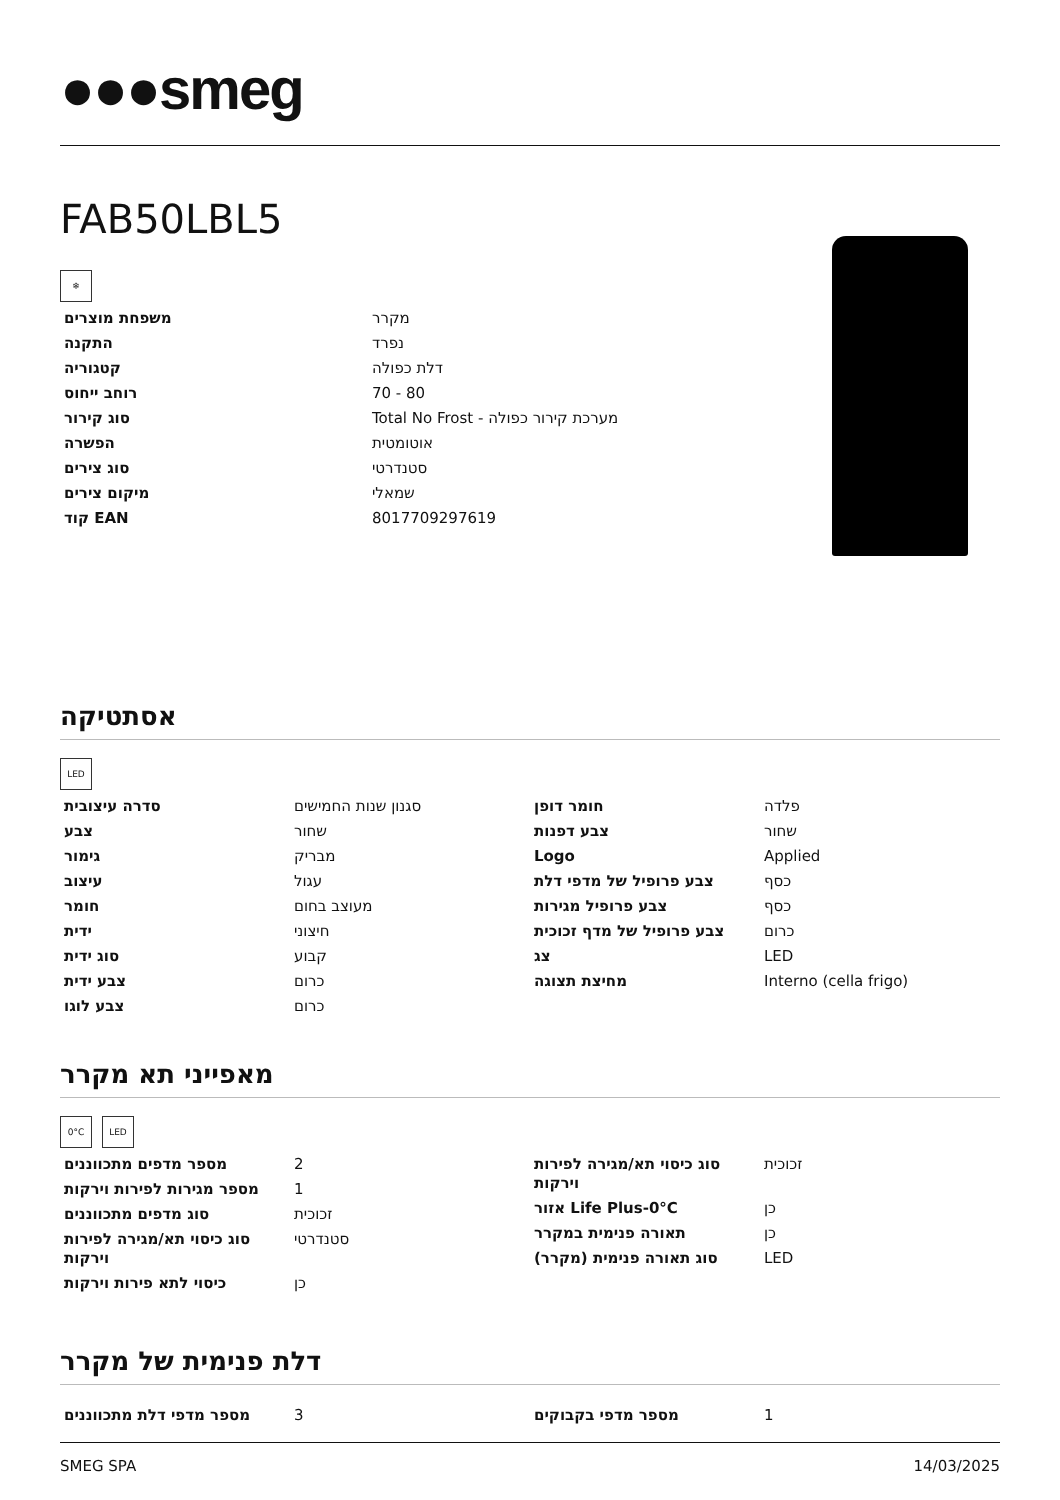●●●smeg
FAB50LBL5
❄
| משפחת מוצרים | מקרר |
| התקנה | נפרד |
| קטגוריה | דלת כפולה |
| רוחב ייחוס | 70 - 80 |
| סוג קירור | Total No Frost - מערכת קירור כפולה |
| הפשרה | אוטומטית |
| סוג צירים | סטנדרטי |
| מיקום צירים | שמאלי |
| קוד EAN | 8017709297619 |
אסתטיקה
LED
| סדרה עיצובית | סגנון שנות החמישים |
| צבע | שחור |
| גימור | מבריק |
| עיצוב | עגול |
| חומר | מעוצב בחום |
| ידית | חיצוני |
| סוג ידית | קבוע |
| צבע ידית | כרום |
| צבע לוגו | כרום |
| חומר דופן | פלדה |
| צבע דפנות | שחור |
| Logo | Applied |
| צבע פרופיל של מדפי דלת | כסף |
| צבע פרופיל מגירות | כסף |
| צבע פרופיל של מדף זכוכית | כרום |
| צג | LED |
| מחיצת תצוגה | Interno (cella frigo) |
מאפייני תא מקרר
0°C LED
| מספר מדפים מתכווננים | 2 |
| מספר מגירות לפירות וירקות | 1 |
| סוג מדפים מתכווננים | זכוכית |
| סוג כיסוי תא/מגירה לפירות וירקות | סטנדרטי |
| כיסוי לתא פירות וירקות | כן |
| סוג כיסוי תא/מגירה לפירות וירקות | זכוכית |
| אזור Life Plus-0°C | כן |
| תאורה פנימית במקרר | כן |
| סוג תאורה פנימית (מקרר) | LED |
דלת פנימית של מקרר
| מספר מדפי דלת מתכווננים | 3 |
| מספר מדפי בקבוקים | 1 |
SMEG SPA 14/03/2025